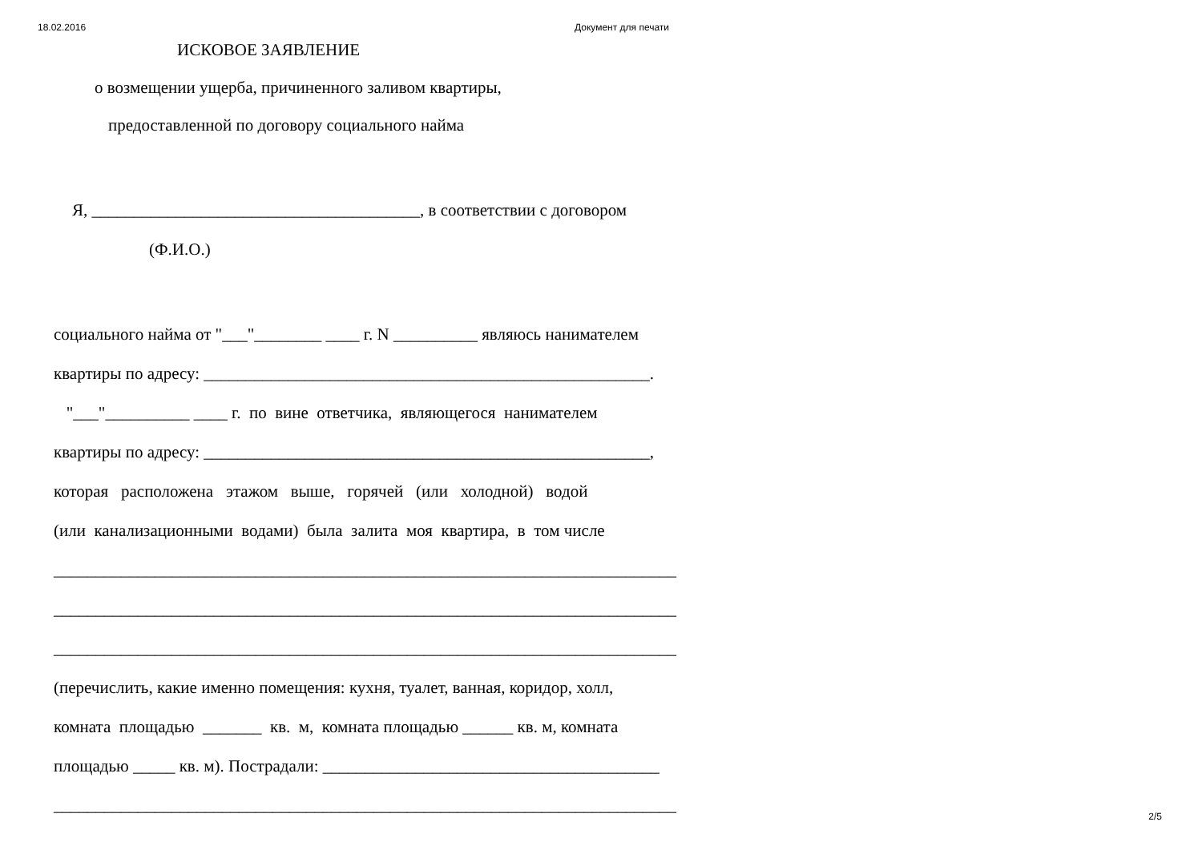18.02.2016 Документ для печати
ИСКОВОЕ ЗАЯВЛЕНИЕ
о возмещении ущерба, причиненного заливом квартиры,
предоставленной по договору социального найма
Я, _______________________________________, в соответствии с договором
(Ф.И.О.)
социального найма от "___"________ ____ г. N __________ являюсь нанимателем
квартиры по адресу: _____________________________________________________.
"___"__________ ____ г. по вине ответчика, являющегося нанимателем
квартиры по адресу: _____________________________________________________,
которая расположена этажом выше, горячей (или холодной) водой
(или канализационными водами) была залита моя квартира, в том числе
__________________________________________________________________________
__________________________________________________________________________
__________________________________________________________________________
(перечислить, какие именно помещения: кухня, туалет, ванная, коридор, холл,
комната площадью _______ кв. м, комната площадью ______ кв. м, комната
площадью _____ кв. м). Пострадали: ________________________________________
__________________________________________________________________________
2/5